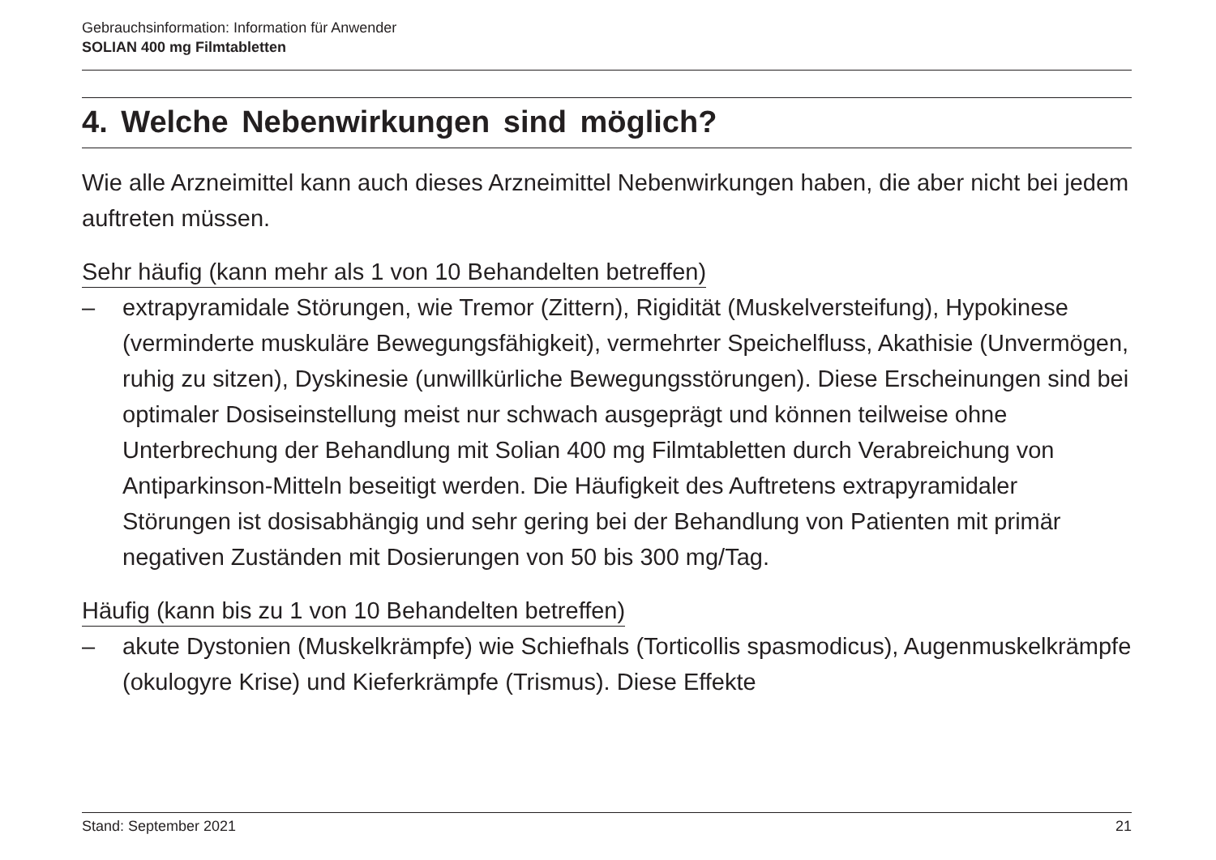Gebrauchsinformation: Information für Anwender
SOLIAN 400 mg Filmtabletten
4. Welche Nebenwirkungen sind möglich?
Wie alle Arzneimittel kann auch dieses Arzneimittel Nebenwirkungen haben, die aber nicht bei jedem auftreten müssen.
Sehr häufig (kann mehr als 1 von 10 Behandelten betreffen)
– extrapyramidale Störungen, wie Tremor (Zittern), Rigidität (Muskelversteifung), Hypokinese (verminderte muskuläre Bewegungsfähigkeit), vermehrter Speichelfluss, Akathisie (Unvermögen, ruhig zu sitzen), Dyskinesie (unwillkürliche Bewegungsstörungen). Diese Erscheinungen sind bei optimaler Dosiseinstellung meist nur schwach ausgeprägt und können teilweise ohne Unterbrechung der Behandlung mit Solian 400 mg Filmtabletten durch Verabreichung von Antiparkinson-Mitteln beseitigt werden. Die Häufigkeit des Auftretens extrapyramidaler Störungen ist dosisabhängig und sehr gering bei der Behandlung von Patienten mit primär negativen Zuständen mit Dosierungen von 50 bis 300 mg/Tag.
Häufig (kann bis zu 1 von 10 Behandelten betreffen)
– akute Dystonien (Muskelkrämpfe) wie Schiefhals (Torticollis spasmodicus), Augenmuskelkrämpfe (okulogyre Krise) und Kieferkrämpfe (Trismus). Diese Effekte
Stand: September 2021 21